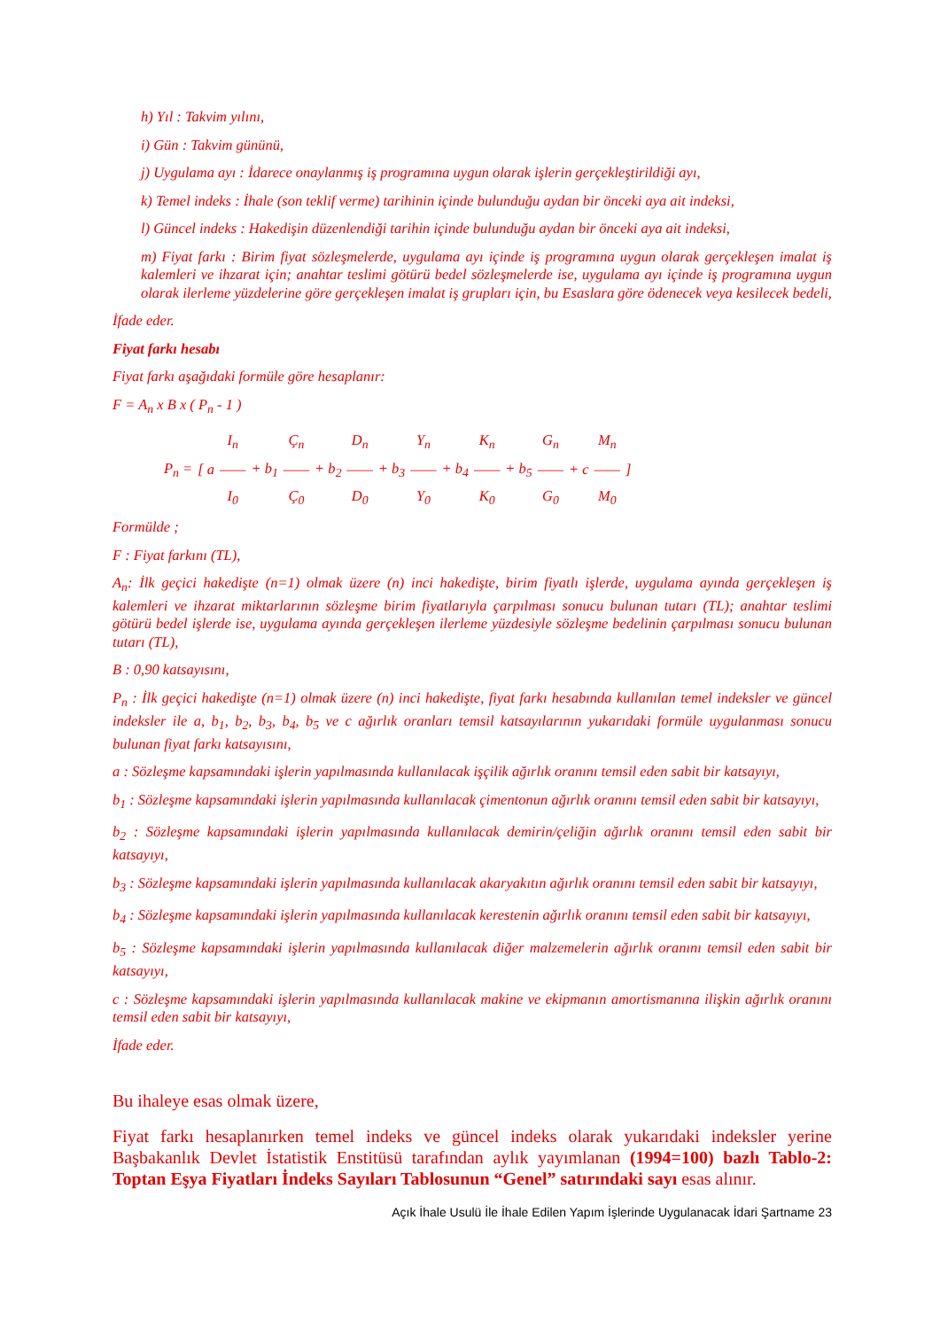h) Yıl : Takvim yılını,
i) Gün : Takvim gününü,
j) Uygulama ayı : İdarece onaylanmış iş programına uygun olarak işlerin gerçekleştirildiği ayı,
k) Temel indeks : İhale (son teklif verme) tarihinin içinde bulunduğu aydan bir önceki aya ait indeksi,
l) Güncel indeks : Hakedişin düzenlendiği tarihin içinde bulunduğu aydan bir önceki aya ait indeksi,
m) Fiyat farkı : Birim fiyat sözleşmelerde, uygulama ayı içinde iş programına uygun olarak gerçekleşen imalat iş kalemleri ve ihzarat için; anahtar teslimi götürü bedel sözleşmelerde ise, uygulama ayı içinde iş programına uygun olarak ilerleme yüzdelerine göre gerçekleşen imalat iş grupları için, bu Esaslara göre ödenecek veya kesilecek bedeli,
İfade eder.
Fiyat farkı hesabı
Fiyat farkı aşağıdaki formüle göre hesaplanır:
F = A<sub>n</sub> x B x ( P<sub>n</sub> - 1 )
| | | I<sub>n</sub> | | Ç<sub>n</sub> | | D<sub>n</sub> | | Y<sub>n</sub> | | K<sub>n</sub> | | G<sub>n</sub> | | M<sub>n</sub> | |
| P<sub>n</sub> = | [ a | —— | + b<sub>1</sub> | —— | + b<sub>2</sub> | —— | + b<sub>3</sub> | —— | + b<sub>4</sub> | —— | + b<sub>5</sub> | —— | + c | —— | ] |
| | | I<sub>0</sub> | | Ç<sub>0</sub> | | D<sub>0</sub> | | Y<sub>0</sub> | | K<sub>0</sub> | | G<sub>0</sub> | | M<sub>0</sub> | |
Formülde ;
F : Fiyat farkını (TL),
A<sub>n</sub>: İlk geçici hakedişte (n=1) olmak üzere (n) inci hakedişte, birim fiyatlı işlerde, uygulama ayında gerçekleşen iş kalemleri ve ihzarat miktarlarının sözleşme birim fiyatlarıyla çarpılması sonucu bulunan tutarı (TL); anahtar teslimi götürü bedel işlerde ise, uygulama ayında gerçekleşen ilerleme yüzdesiyle sözleşme bedelinin çarpılması sonucu bulunan tutarı (TL),
B : 0,90 katsayısını,
P<sub>n</sub> : İlk geçici hakedişte (n=1) olmak üzere (n) inci hakedişte, fiyat farkı hesabında kullanılan temel indeksler ve güncel indeksler ile a, b<sub>1</sub>, b<sub>2</sub>, b<sub>3</sub>, b<sub>4</sub>, b<sub>5</sub> ve c ağırlık oranları temsil katsayılarının yukarıdaki formüle uygulanması sonucu bulunan fiyat farkı katsayısını,
a : Sözleşme kapsamındaki işlerin yapılmasında kullanılacak işçilik ağırlık oranını temsil eden sabit bir katsayıyı,
b<sub>1</sub> : Sözleşme kapsamındaki işlerin yapılmasında kullanılacak çimentonun ağırlık oranını temsil eden sabit bir katsayıyı,
b<sub>2</sub> : Sözleşme kapsamındaki işlerin yapılmasında kullanılacak demirin/çeliğin ağırlık oranını temsil eden sabit bir katsayıyı,
b<sub>3</sub> : Sözleşme kapsamındaki işlerin yapılmasında kullanılacak akaryakıtın ağırlık oranını temsil eden sabit bir katsayıyı,
b<sub>4</sub> : Sözleşme kapsamındaki işlerin yapılmasında kullanılacak kerestenin ağırlık oranını temsil eden sabit bir katsayıyı,
b<sub>5</sub> : Sözleşme kapsamındaki işlerin yapılmasında kullanılacak diğer malzemelerin ağırlık oranını temsil eden sabit bir katsayıyı,
c : Sözleşme kapsamındaki işlerin yapılmasında kullanılacak makine ve ekipmanın amortismanına ilişkin ağırlık oranını temsil eden sabit bir katsayıyı,
İfade eder.
Bu ihaleye esas olmak üzere,
Fiyat farkı hesaplanırken temel indeks ve güncel indeks olarak yukarıdaki indeksler yerine Başbakanlık Devlet İstatistik Enstitüsü tarafından aylık yayımlanan (1994=100) bazlı Tablo-2: Toptan Eşya Fiyatları İndeks Sayıları Tablosunun “Genel” satırındaki sayı esas alınır.
Açık İhale Usulü İle İhale Edilen Yapım İşlerinde Uygulanacak İdari Şartname 23